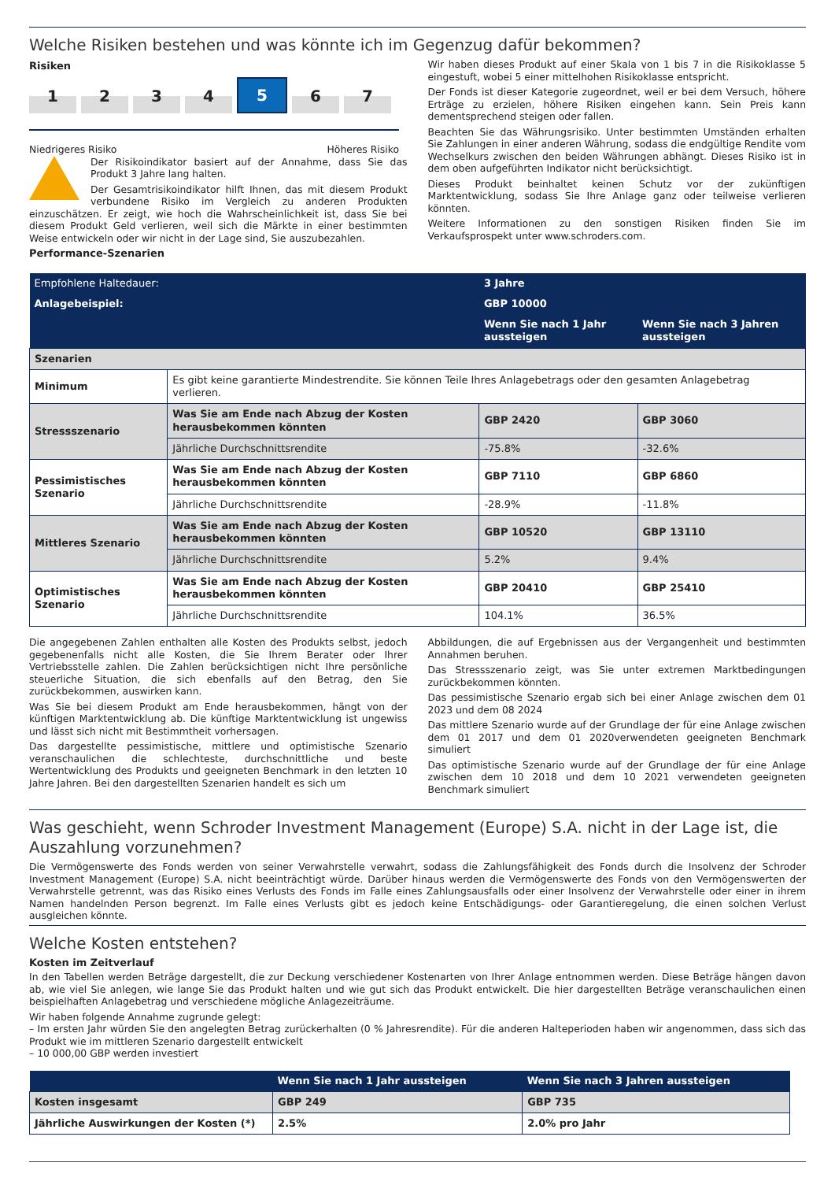Welche Risiken bestehen und was könnte ich im Gegenzug dafür bekommen?
Risiken
1234 5 6 7
Niedrigeres Risiko Höheres Risiko
Der Risikoindikator basiert auf der Annahme, dass Sie das Produkt 3 Jahre lang halten.
Der Gesamtrisikoindikator hilft Ihnen, das mit diesem Produkt verbundene Risiko im Vergleich zu anderen Produkten einzuschätzen. Er zeigt, wie hoch die Wahrscheinlichkeit ist, dass Sie bei diesem Produkt Geld verlieren, weil sich die Märkte in einer bestimmten Weise entwickeln oder wir nicht in der Lage sind, Sie auszubezahlen.
Performance-Szenarien
Wir haben dieses Produkt auf einer Skala von 1 bis 7 in die Risikoklasse 5 eingestuft, wobei 5 einer mittelhohen Risikoklasse entspricht.
Der Fonds ist dieser Kategorie zugeordnet, weil er bei dem Versuch, höhere Erträge zu erzielen, höhere Risiken eingehen kann. Sein Preis kann dementsprechend steigen oder fallen.
Beachten Sie das Währungsrisiko. Unter bestimmten Umständen erhalten Sie Zahlungen in einer anderen Währung, sodass die endgültige Rendite vom Wechselkurs zwischen den beiden Währungen abhängt. Dieses Risiko ist in dem oben aufgeführten Indikator nicht berücksichtigt.
Dieses Produkt beinhaltet keinen Schutz vor der zukünftigen Marktentwicklung, sodass Sie Ihre Anlage ganz oder teilweise verlieren könnten.
Weitere Informationen zu den sonstigen Risiken finden Sie im Verkaufsprospekt unter www.schroders.com.
| Empfohlene Haltedauer: | | 3 Jahre | |
| Anlagebeispiel: | | GBP 10000 | |
| | | Wenn Sie nach 1 Jahr aussteigen | Wenn Sie nach 3 Jahren aussteigen |
| Szenarien | | | |
| Minimum | Es gibt keine garantierte Mindestrendite. Sie können Teile Ihres Anlagebetrags oder den gesamten Anlagebetrag verlieren. | | |
| Stressszenario | Was Sie am Ende nach Abzug der Kosten herausbekommen könnten | GBP 2420 | GBP 3060 |
| | Jährliche Durchschnittsrendite | -75.8% | -32.6% |
| Pessimistisches Szenario | Was Sie am Ende nach Abzug der Kosten herausbekommen könnten | GBP 7110 | GBP 6860 |
| | Jährliche Durchschnittsrendite | -28.9% | -11.8% |
| Mittleres Szenario | Was Sie am Ende nach Abzug der Kosten herausbekommen könnten | GBP 10520 | GBP 13110 |
| | Jährliche Durchschnittsrendite | 5.2% | 9.4% |
| Optimistisches Szenario | Was Sie am Ende nach Abzug der Kosten herausbekommen könnten | GBP 20410 | GBP 25410 |
| | Jährliche Durchschnittsrendite | 104.1% | 36.5% |
Die angegebenen Zahlen enthalten alle Kosten des Produkts selbst, jedoch gegebenenfalls nicht alle Kosten, die Sie Ihrem Berater oder Ihrer Vertriebsstelle zahlen. Die Zahlen berücksichtigen nicht Ihre persönliche steuerliche Situation, die sich ebenfalls auf den Betrag, den Sie zurückbekommen, auswirken kann.
Was Sie bei diesem Produkt am Ende herausbekommen, hängt von der künftigen Marktentwicklung ab. Die künftige Marktentwicklung ist ungewiss und lässt sich nicht mit Bestimmtheit vorhersagen.
Das dargestellte pessimistische, mittlere und optimistische Szenario veranschaulichen die schlechteste, durchschnittliche und beste Wertentwicklung des Produkts und geeigneten Benchmark in den letzten 10 Jahre Jahren. Bei den dargestellten Szenarien handelt es sich um
Abbildungen, die auf Ergebnissen aus der Vergangenheit und bestimmten Annahmen beruhen.
Das Stressszenario zeigt, was Sie unter extremen Marktbedingungen zurückbekommen könnten.
Das pessimistische Szenario ergab sich bei einer Anlage zwischen dem 01 2023 und dem 08 2024
Das mittlere Szenario wurde auf der Grundlage der für eine Anlage zwischen dem 01 2017 und dem 01 2020verwendeten geeigneten Benchmark simuliert
Das optimistische Szenario wurde auf der Grundlage der für eine Anlage zwischen dem 10 2018 und dem 10 2021 verwendeten geeigneten Benchmark simuliert
Was geschieht, wenn Schroder Investment Management (Europe) S.A. nicht in der Lage ist, die Auszahlung vorzunehmen?
Die Vermögenswerte des Fonds werden von seiner Verwahrstelle verwahrt, sodass die Zahlungsfähigkeit des Fonds durch die Insolvenz der Schroder Investment Management (Europe) S.A. nicht beeinträchtigt würde. Darüber hinaus werden die Vermögenswerte des Fonds von den Vermögenswerten der Verwahrstelle getrennt, was das Risiko eines Verlusts des Fonds im Falle eines Zahlungsausfalls oder einer Insolvenz der Verwahrstelle oder einer in ihrem Namen handelnden Person begrenzt. Im Falle eines Verlusts gibt es jedoch keine Entschädigungs- oder Garantieregelung, die einen solchen Verlust ausgleichen könnte.
Welche Kosten entstehen?
Kosten im Zeitverlauf
In den Tabellen werden Beträge dargestellt, die zur Deckung verschiedener Kostenarten von Ihrer Anlage entnommen werden. Diese Beträge hängen davon ab, wie viel Sie anlegen, wie lange Sie das Produkt halten und wie gut sich das Produkt entwickelt. Die hier dargestellten Beträge veranschaulichen einen beispielhaften Anlagebetrag und verschiedene mögliche Anlagezeiträume.
Wir haben folgende Annahme zugrunde gelegt:
– Im ersten Jahr würden Sie den angelegten Betrag zurückerhalten (0 % Jahresrendite). Für die anderen Halteperioden haben wir angenommen, dass sich das Produkt wie im mittleren Szenario dargestellt entwickelt
– 10 000,00 GBP werden investiert
| | Wenn Sie nach 1 Jahr aussteigen | Wenn Sie nach 3 Jahren aussteigen |
| Kosten insgesamt | GBP 249 | GBP 735 |
| Jährliche Auswirkungen der Kosten (*) | 2.5% | 2.0% pro Jahr |